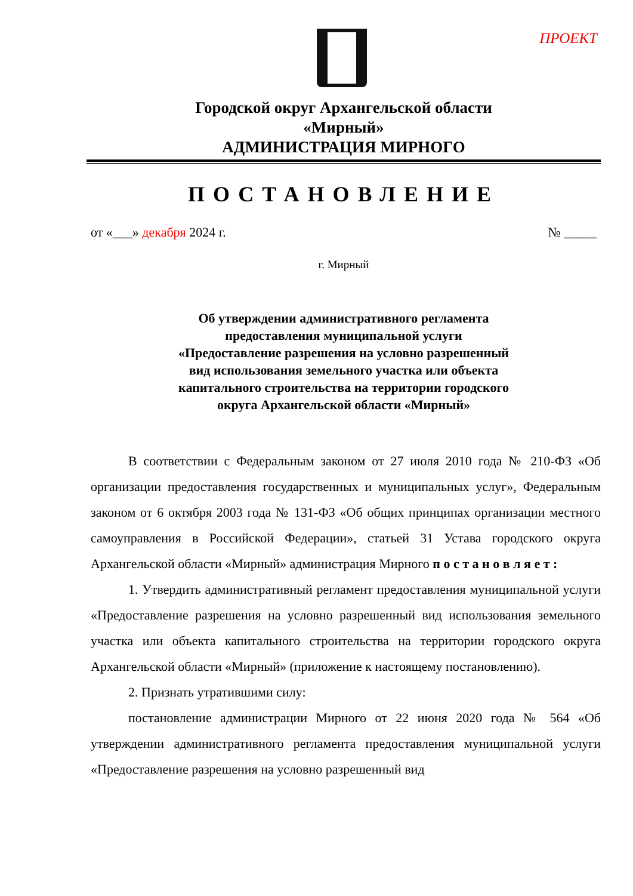ПРОЕКТ
Городской округ Архангельской области
«Мирный»
АДМИНИСТРАЦИЯ МИРНОГО
ПОСТАНОВЛЕНИЕ
от «___» декабря 2024 г. № _____
г. Мирный
Об утверждении административного регламента
предоставления муниципальной услуги
«Предоставление разрешения на условно разрешенный
вид использования земельного участка или объекта
капитального строительства на территории городского
округа Архангельской области «Мирный»
В соответствии с Федеральным законом от 27 июля 2010 года № 210-ФЗ «Об организации предоставления государственных и муниципальных услуг», Федеральным законом от 6 октября 2003 года № 131-ФЗ «Об общих принципах организации местного самоуправления в Российской Федерации», статьей 31 Устава городского округа Архангельской области «Мирный» администрация Мирного п о с т а н о в л я е т :
1. Утвердить административный регламент предоставления муниципальной услуги «Предоставление разрешения на условно разрешенный вид использования земельного участка или объекта капитального строительства на территории городского округа Архангельской области «Мирный» (приложение к настоящему постановлению).
2. Признать утратившими силу:
постановление администрации Мирного от 22 июня 2020 года № 564 «Об утверждении административного регламента предоставления муниципальной услуги «Предоставление разрешения на условно разрешенный вид